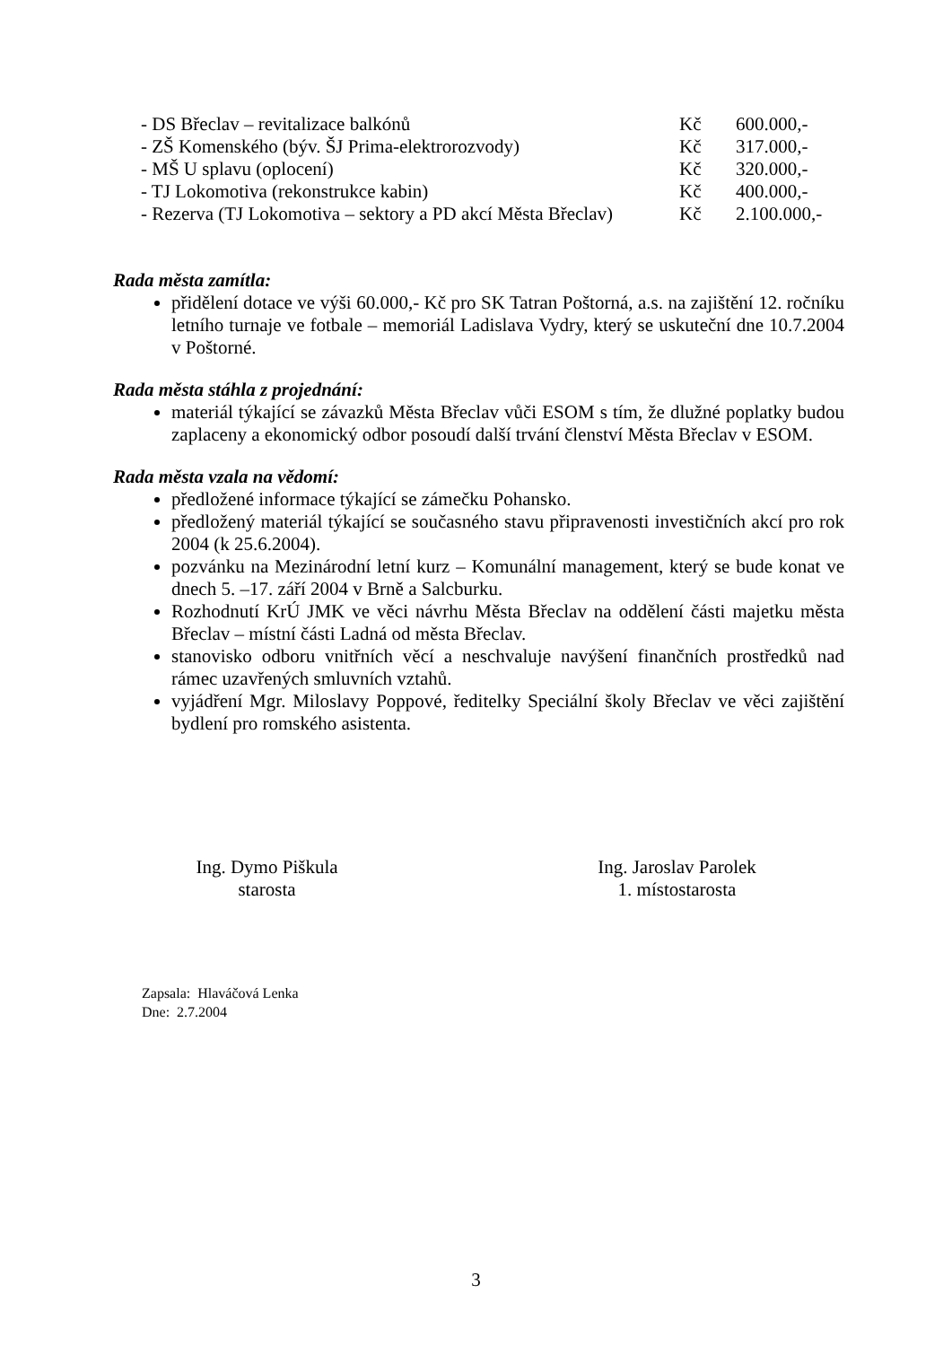- DS Břeclav – revitalizace balkónů Kč 600.000,-
- ZŠ Komenského (býv. ŠJ Prima-elektrorozvody) Kč 317.000,-
- MŠ U splavu (oplocení) Kč 320.000,-
- TJ Lokomotiva (rekonstrukce kabin) Kč 400.000,-
- Rezerva (TJ Lokomotiva – sektory a PD akcí Města Břeclav) Kč 2.100.000,-
Rada města zamítla:
přidělení dotace ve výši 60.000,- Kč pro SK Tatran Poštorná, a.s. na zajištění 12. ročníku letního turnaje ve fotbale – memoriál Ladislava Vydry, který se uskuteční dne 10.7.2004 v Poštorné.
Rada města stáhla z projednání:
materiál týkající se závazků Města Břeclav vůči ESOM s tím, že dlužné poplatky budou zaplaceny a ekonomický odbor posoudí další trvání členství Města Břeclav v ESOM.
Rada města vzala na vědomí:
předložené informace týkající se zámečku Pohansko.
předložený materiál týkající se současného stavu připravenosti investičních akcí pro rok 2004 (k 25.6.2004).
pozvánku na Mezinárodní letní kurz – Komunální management, který se bude konat ve dnech 5. –17. září 2004 v Brně a Salcburku.
Rozhodnutí KrÚ JMK ve věci návrhu Města Břeclav na oddělení části majetku města Břeclav – místní části Ladná od města Břeclav.
stanovisko odboru vnitřních věcí a neschvaluje navýšení finančních prostředků nad rámec uzavřených smluvních vztahů.
vyjádření Mgr. Miloslavy Poppové, ředitelky Speciální školy Břeclav ve věci zajištění bydlení pro romského asistenta.
Ing. Dymo Piškula
starosta
Ing. Jaroslav Parolek
1. místostarosta
Zapsala: Hlaváčová Lenka
Dne: 2.7.2004
3